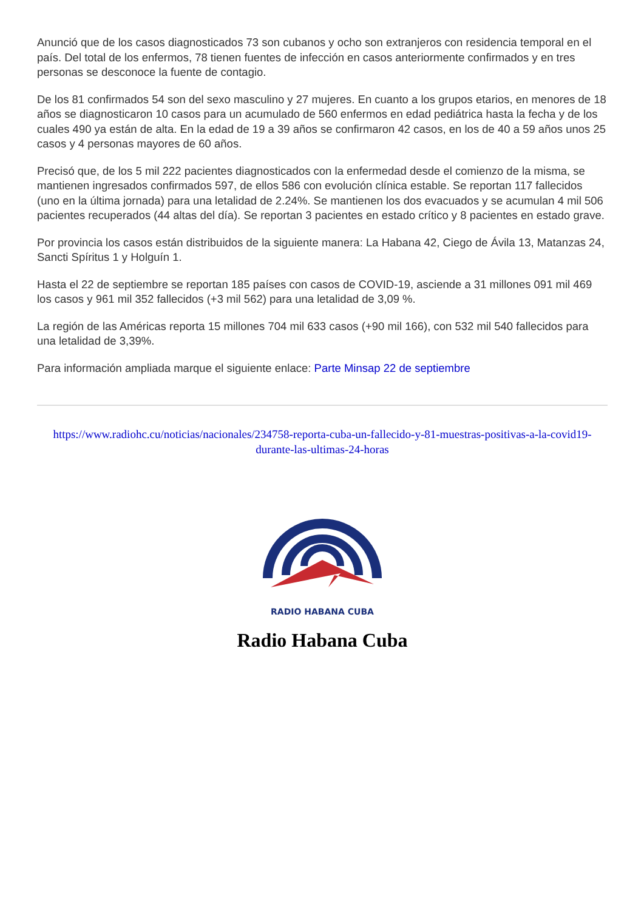Anunció que de los casos diagnosticados 73 son cubanos y ocho son extranjeros con residencia temporal en el país. Del total de los enfermos, 78 tienen fuentes de infección en casos anteriormente confirmados y en tres personas se desconoce la fuente de contagio.
De los 81 confirmados 54 son del sexo masculino y 27 mujeres. En cuanto a los grupos etarios, en menores de 18 años se diagnosticaron 10 casos para un acumulado de 560 enfermos en edad pediátrica hasta la fecha y de los cuales 490 ya están de alta. En la edad de 19 a 39 años se confirmaron 42 casos, en los de 40 a 59 años unos 25 casos y 4 personas mayores de 60 años.
Precisó que, de los 5 mil 222 pacientes diagnosticados con la enfermedad desde el comienzo de la misma, se mantienen ingresados confirmados 597, de ellos 586 con evolución clínica estable. Se reportan 117 fallecidos (uno en la última jornada) para una letalidad de 2.24%. Se mantienen los dos evacuados y se acumulan 4 mil 506 pacientes recuperados (44 altas del día). Se reportan 3 pacientes en estado crítico y 8 pacientes en estado grave.
Por provincia los casos están distribuidos de la siguiente manera: La Habana 42, Ciego de Ávila 13, Matanzas 24, Sancti Spíritus 1 y Holguín 1.
Hasta el 22 de septiembre se reportan 185 países con casos de COVID-19, asciende a 31 millones 091 mil 469 los casos y 961 mil 352 fallecidos (+3 mil 562) para una letalidad de 3,09 %.
La región de las Américas reporta 15 millones 704 mil 633 casos (+90 mil 166), con 532 mil 540 fallecidos para una letalidad de 3,39%.
Para información ampliada marque el siguiente enlace: Parte Minsap 22 de septiembre
https://www.radiohc.cu/noticias/nacionales/234758-reporta-cuba-un-fallecido-y-81-muestras-positivas-a-la-covid19-durante-las-ultimas-24-horas
RADIO HABANA CUBA
Radio Habana Cuba